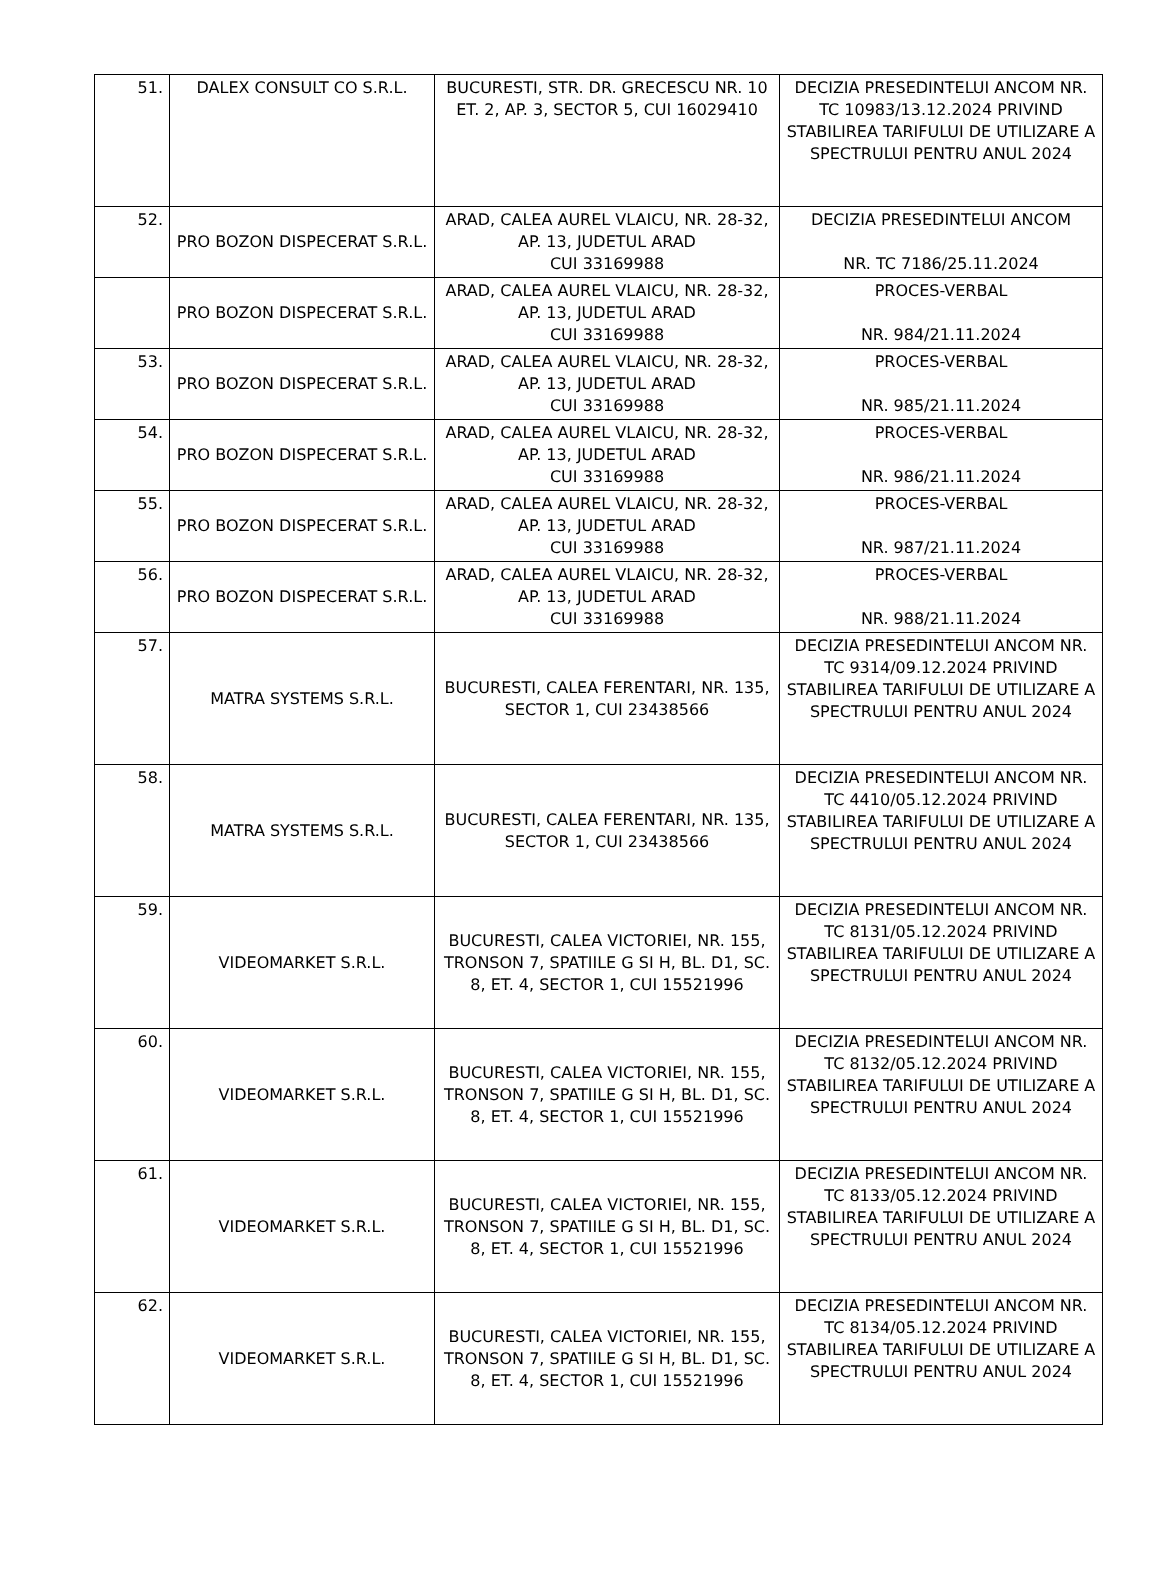| 51. | DALEX CONSULT CO S.R.L. | BUCURESTI, STR. DR. GRECESCU NR. 10 ET. 2, AP. 3, SECTOR 5, CUI 16029410 | DECIZIA PRESEDINTELUI ANCOM NR. TC 10983/13.12.2024 PRIVIND STABILIREA TARIFULUI DE UTILIZARE A SPECTRULUI PENTRU ANUL 2024 |
| 52. | PRO BOZON DISPECERAT S.R.L. | ARAD, CALEA AUREL VLAICU, NR. 28-32, AP. 13, JUDETUL ARAD CUI 33169988 | DECIZIA PRESEDINTELUI ANCOM NR. TC 7186/25.11.2024 |
| | PRO BOZON DISPECERAT S.R.L. | ARAD, CALEA AUREL VLAICU, NR. 28-32, AP. 13, JUDETUL ARAD CUI 33169988 | PROCES-VERBAL NR. 984/21.11.2024 |
| 53. | PRO BOZON DISPECERAT S.R.L. | ARAD, CALEA AUREL VLAICU, NR. 28-32, AP. 13, JUDETUL ARAD CUI 33169988 | PROCES-VERBAL NR. 985/21.11.2024 |
| 54. | PRO BOZON DISPECERAT S.R.L. | ARAD, CALEA AUREL VLAICU, NR. 28-32, AP. 13, JUDETUL ARAD CUI 33169988 | PROCES-VERBAL NR. 986/21.11.2024 |
| 55. | PRO BOZON DISPECERAT S.R.L. | ARAD, CALEA AUREL VLAICU, NR. 28-32, AP. 13, JUDETUL ARAD CUI 33169988 | PROCES-VERBAL NR. 987/21.11.2024 |
| 56. | PRO BOZON DISPECERAT S.R.L. | ARAD, CALEA AUREL VLAICU, NR. 28-32, AP. 13, JUDETUL ARAD CUI 33169988 | PROCES-VERBAL NR. 988/21.11.2024 |
| 57. | MATRA SYSTEMS S.R.L. | BUCURESTI, CALEA FERENTARI, NR. 135, SECTOR 1, CUI 23438566 | DECIZIA PRESEDINTELUI ANCOM NR. TC 9314/09.12.2024 PRIVIND STABILIREA TARIFULUI DE UTILIZARE A SPECTRULUI PENTRU ANUL 2024 |
| 58. | MATRA SYSTEMS S.R.L. | BUCURESTI, CALEA FERENTARI, NR. 135, SECTOR 1, CUI 23438566 | DECIZIA PRESEDINTELUI ANCOM NR. TC 4410/05.12.2024 PRIVIND STABILIREA TARIFULUI DE UTILIZARE A SPECTRULUI PENTRU ANUL 2024 |
| 59. | VIDEOMARKET S.R.L. | BUCURESTI, CALEA VICTORIEI, NR. 155, TRONSON 7, SPATIILE G SI H, BL. D1, SC. 8, ET. 4, SECTOR 1, CUI 15521996 | DECIZIA PRESEDINTELUI ANCOM NR. TC 8131/05.12.2024 PRIVIND STABILIREA TARIFULUI DE UTILIZARE A SPECTRULUI PENTRU ANUL 2024 |
| 60. | VIDEOMARKET S.R.L. | BUCURESTI, CALEA VICTORIEI, NR. 155, TRONSON 7, SPATIILE G SI H, BL. D1, SC. 8, ET. 4, SECTOR 1, CUI 15521996 | DECIZIA PRESEDINTELUI ANCOM NR. TC 8132/05.12.2024 PRIVIND STABILIREA TARIFULUI DE UTILIZARE A SPECTRULUI PENTRU ANUL 2024 |
| 61. | VIDEOMARKET S.R.L. | BUCURESTI, CALEA VICTORIEI, NR. 155, TRONSON 7, SPATIILE G SI H, BL. D1, SC. 8, ET. 4, SECTOR 1, CUI 15521996 | DECIZIA PRESEDINTELUI ANCOM NR. TC 8133/05.12.2024 PRIVIND STABILIREA TARIFULUI DE UTILIZARE A SPECTRULUI PENTRU ANUL 2024 |
| 62. | VIDEOMARKET S.R.L. | BUCURESTI, CALEA VICTORIEI, NR. 155, TRONSON 7, SPATIILE G SI H, BL. D1, SC. 8, ET. 4, SECTOR 1, CUI 15521996 | DECIZIA PRESEDINTELUI ANCOM NR. TC 8134/05.12.2024 PRIVIND STABILIREA TARIFULUI DE UTILIZARE A SPECTRULUI PENTRU ANUL 2024 |